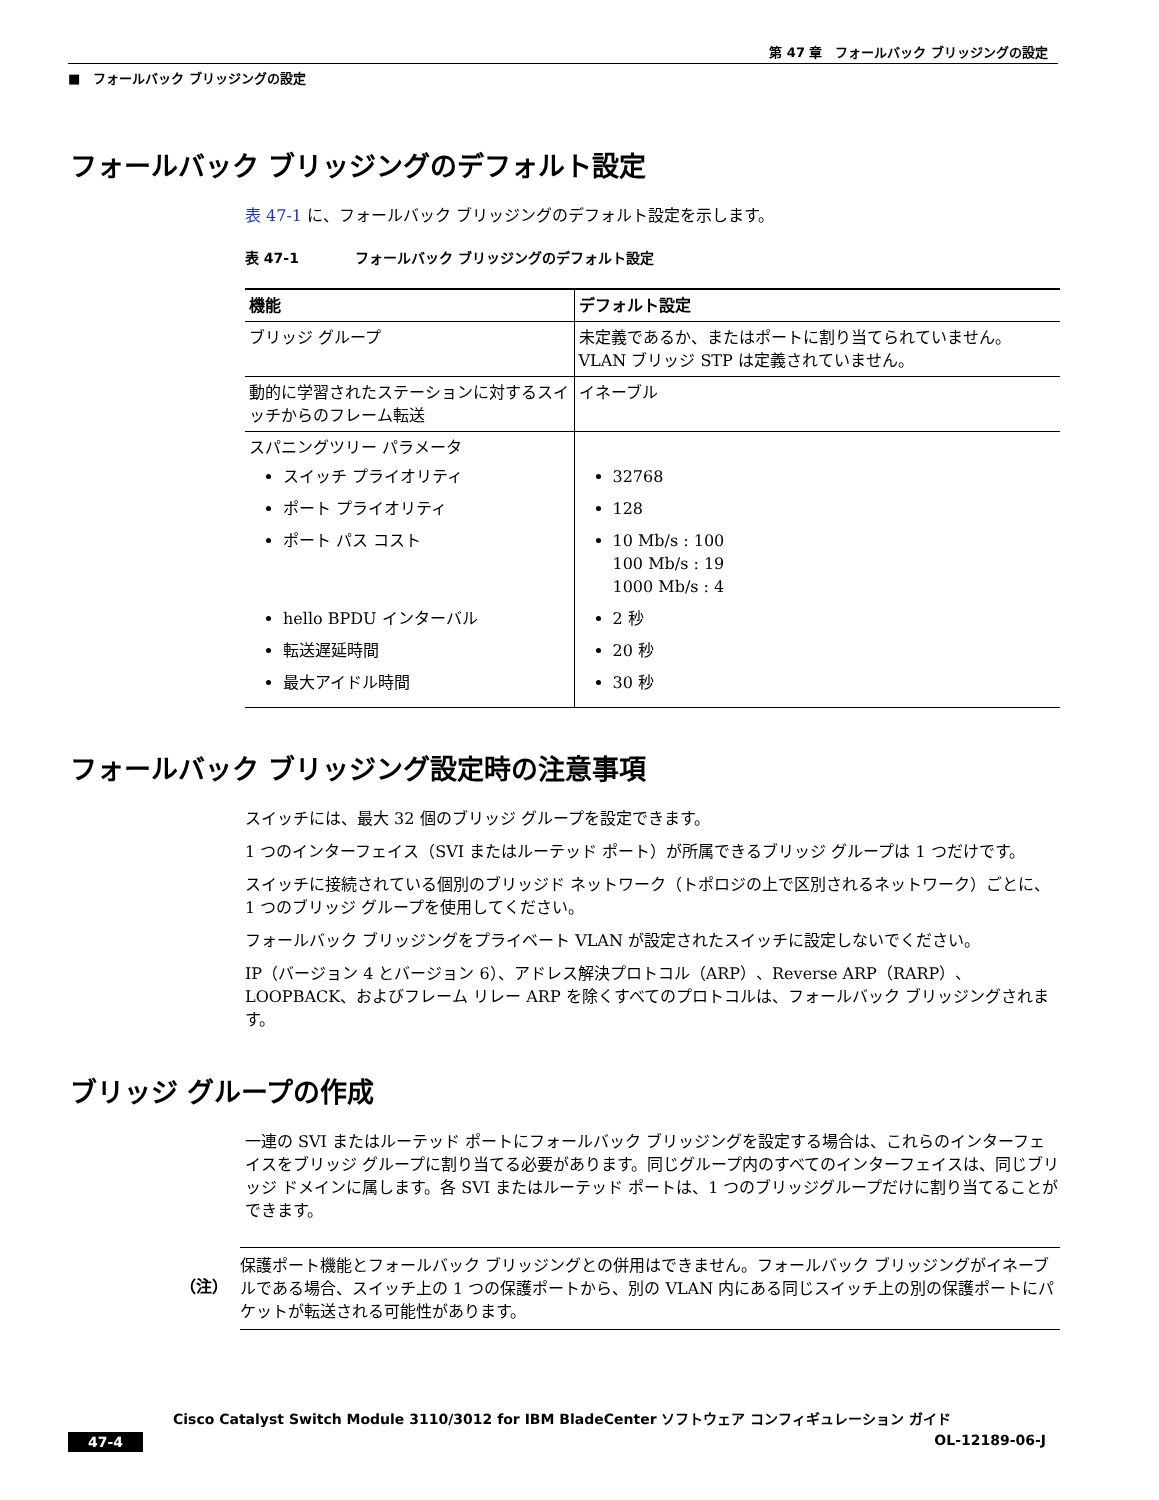第 47 章　フォールバック ブリッジングの設定
■　フォールバック ブリッジングの設定
フォールバック ブリッジングのデフォルト設定
表 47-1 に、フォールバック ブリッジングのデフォルト設定を示します。
表 47-1　　　　フォールバック ブリッジングのデフォルト設定
| 機能 | デフォルト設定 |
| --- | --- |
| ブリッジ グループ | 未定義であるか、またはポートに割り当てられていません。VLAN ブリッジ STP は定義されていません。 |
| 動的に学習されたステーションに対するスイッチからのフレーム転送 | イネーブル |
| スパニングツリー パラメータ スイッチ プライオリティ ポート プライオリティ ポート パス コスト hello BPDU インターバル 転送遅延時間 最大アイドル時間 | 32768 128 10 Mb/s : 100 100 Mb/s : 19 1000 Mb/s : 4 2 秒 20 秒 30 秒 |
フォールバック ブリッジング設定時の注意事項
スイッチには、最大 32 個のブリッジ グループを設定できます。
1 つのインターフェイス（SVI またはルーテッド ポート）が所属できるブリッジ グループは 1 つだけです。
スイッチに接続されている個別のブリッジド ネットワーク（トポロジの上で区別されるネットワーク）ごとに、1 つのブリッジ グループを使用してください。
フォールバック ブリッジングをプライベート VLAN が設定されたスイッチに設定しないでください。
IP（バージョン 4 とバージョン 6）、アドレス解決プロトコル（ARP）、Reverse ARP（RARP）、LOOPBACK、およびフレーム リレー ARP を除くすべてのプロトコルは、フォールバック ブリッジングされます。
ブリッジ グループの作成
一連の SVI またはルーテッド ポートにフォールバック ブリッジングを設定する場合は、これらのインターフェイスをブリッジ グループに割り当てる必要があります。同じグループ内のすべてのインターフェイスは、同じブリッジ ドメインに属します。各 SVI またはルーテッド ポートは、1 つのブリッジグループだけに割り当てることができます。
（注）
保護ポート機能とフォールバック ブリッジングとの併用はできません。フォールバック ブリッジングがイネーブルである場合、スイッチ上の 1 つの保護ポートから、別の VLAN 内にある同じスイッチ上の別の保護ポートにパケットが転送される可能性があります。
Cisco Catalyst Switch Module 3110/3012 for IBM BladeCenter ソフトウェア コンフィギュレーション ガイド
47-4 OL-12189-06-J